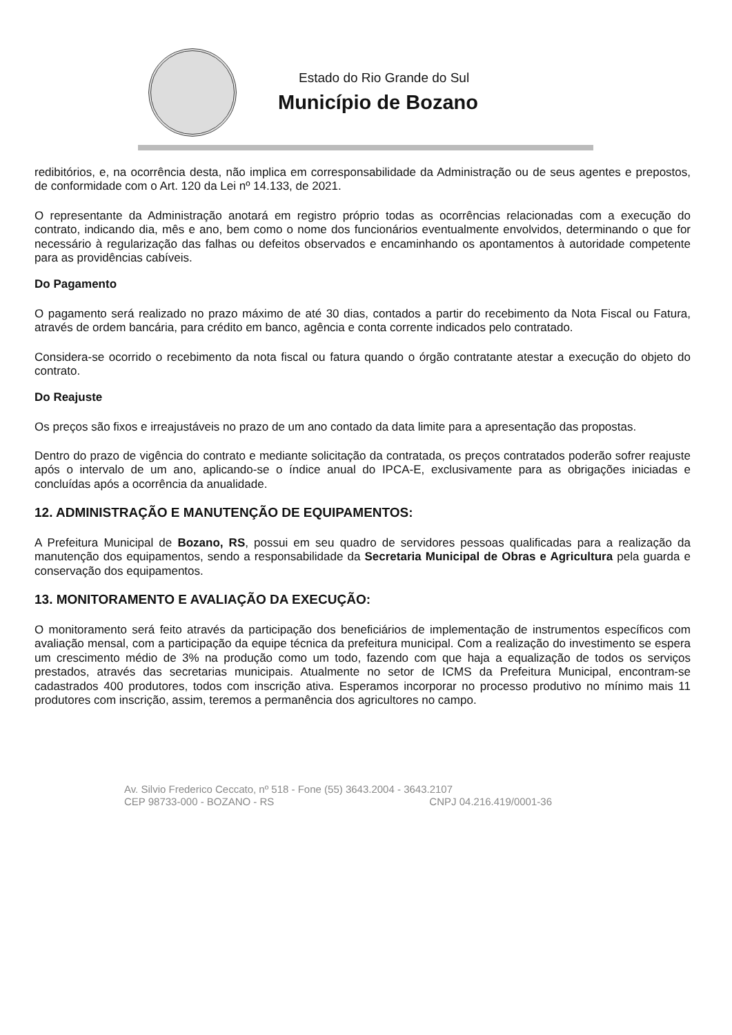Estado do Rio Grande do Sul
Município de Bozano
redibitórios, e, na ocorrência desta, não implica em corresponsabilidade da Administração ou de seus agentes e prepostos, de conformidade com o Art. 120 da Lei nº 14.133, de 2021.
O representante da Administração anotará em registro próprio todas as ocorrências relacionadas com a execução do contrato, indicando dia, mês e ano, bem como o nome dos funcionários eventualmente envolvidos, determinando o que for necessário à regularização das falhas ou defeitos observados e encaminhando os apontamentos à autoridade competente para as providências cabíveis.
Do Pagamento
O pagamento será realizado no prazo máximo de até 30 dias, contados a partir do recebimento da Nota Fiscal ou Fatura, através de ordem bancária, para crédito em banco, agência e conta corrente indicados pelo contratado.
Considera-se ocorrido o recebimento da nota fiscal ou fatura quando o órgão contratante atestar a execução do objeto do contrato.
Do Reajuste
Os preços são fixos e irreajustáveis no prazo de um ano contado da data limite para a apresentação das propostas.
Dentro do prazo de vigência do contrato e mediante solicitação da contratada, os preços contratados poderão sofrer reajuste após o intervalo de um ano, aplicando-se o índice anual do IPCA-E, exclusivamente para as obrigações iniciadas e concluídas após a ocorrência da anualidade.
12. ADMINISTRAÇÃO E MANUTENÇÃO DE EQUIPAMENTOS:
A Prefeitura Municipal de Bozano, RS, possui em seu quadro de servidores pessoas qualificadas para a realização da manutenção dos equipamentos, sendo a responsabilidade da Secretaria Municipal de Obras e Agricultura pela guarda e conservação dos equipamentos.
13. MONITORAMENTO E AVALIAÇÃO DA EXECUÇÃO:
O monitoramento será feito através da participação dos beneficiários de implementação de instrumentos específicos com avaliação mensal, com a participação da equipe técnica da prefeitura municipal. Com a realização do investimento se espera um crescimento médio de 3% na produção como um todo, fazendo com que haja a equalização de todos os serviços prestados, através das secretarias municipais. Atualmente no setor de ICMS da Prefeitura Municipal, encontram-se cadastrados 400 produtores, todos com inscrição ativa. Esperamos incorporar no processo produtivo no mínimo mais 11 produtores com inscrição, assim, teremos a permanência dos agricultores no campo.
Av. Silvio Frederico Ceccato, nº 518 - Fone (55) 3643.2004 - 3643.2107
CEP 98733-000 - BOZANO - RS CNPJ 04.216.419/0001-36